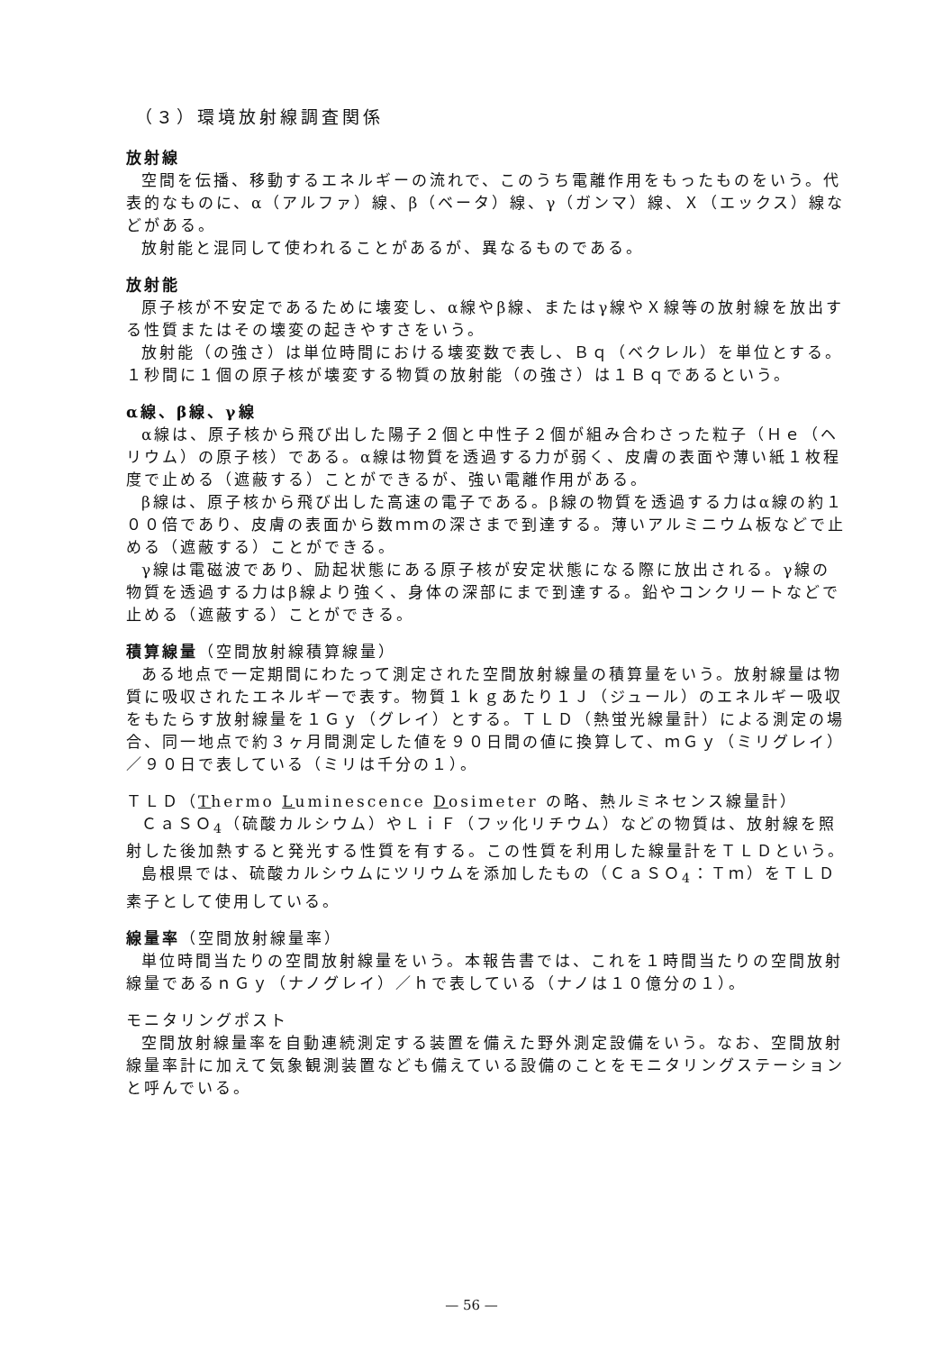（３）環境放射線調査関係
放射線
空間を伝播、移動するエネルギーの流れで、このうち電離作用をもったものをいう。代表的なものに、α（アルファ）線、β（ベータ）線、γ（ガンマ）線、Ｘ（エックス）線などがある。
放射能と混同して使われることがあるが、異なるものである。
放射能
原子核が不安定であるために壊変し、α線やβ線、またはγ線やＸ線等の放射線を放出する性質またはその壊変の起きやすさをいう。
放射能（の強さ）は単位時間における壊変数で表し、Ｂｑ（ベクレル）を単位とする。１秒間に１個の原子核が壊変する物質の放射能（の強さ）は１Ｂｑであるという。
α線、β線、γ線
α線は、原子核から飛び出した陽子２個と中性子２個が組み合わさった粒子（Ｈｅ（ヘリウム）の原子核）である。α線は物質を透過する力が弱く、皮膚の表面や薄い紙１枚程度で止める（遮蔽する）ことができるが、強い電離作用がある。
β線は、原子核から飛び出した高速の電子である。β線の物質を透過する力はα線の約１００倍であり、皮膚の表面から数ｍｍの深さまで到達する。薄いアルミニウム板などで止める（遮蔽する）ことができる。
γ線は電磁波であり、励起状態にある原子核が安定状態になる際に放出される。γ線の物質を透過する力はβ線より強く、身体の深部にまで到達する。鉛やコンクリートなどで止める（遮蔽する）ことができる。
積算線量（空間放射線積算線量）
ある地点で一定期間にわたって測定された空間放射線量の積算量をいう。放射線量は物質に吸収されたエネルギーで表す。物質１ｋｇあたり１Ｊ（ジュール）のエネルギー吸収をもたらす放射線量を１Ｇｙ（グレイ）とする。ＴＬＤ（熱蛍光線量計）による測定の場合、同一地点で約３ヶ月間測定した値を９０日間の値に換算して、ｍＧｙ（ミリグレイ）／９０日で表している（ミリは千分の１）。
ＴＬＤ（Thermo Luminescence Dosimeter の略、熱ルミネセンス線量計）
ＣａＳＯ<sub>4</sub>（硫酸カルシウム）やＬｉＦ（フッ化リチウム）などの物質は、放射線を照射した後加熱すると発光する性質を有する。この性質を利用した線量計をＴＬＤという。
島根県では、硫酸カルシウムにツリウムを添加したもの（ＣａＳＯ<sub>4</sub>：Ｔｍ）をＴＬＤ素子として使用している。
線量率（空間放射線量率）
単位時間当たりの空間放射線量をいう。本報告書では、これを１時間当たりの空間放射線量であるｎＧｙ（ナノグレイ）／ｈで表している（ナノは１０億分の１）。
モニタリングポスト
空間放射線量率を自動連続測定する装置を備えた野外測定設備をいう。なお、空間放射線量率計に加えて気象観測装置なども備えている設備のことをモニタリングステーションと呼んでいる。
— 56 —